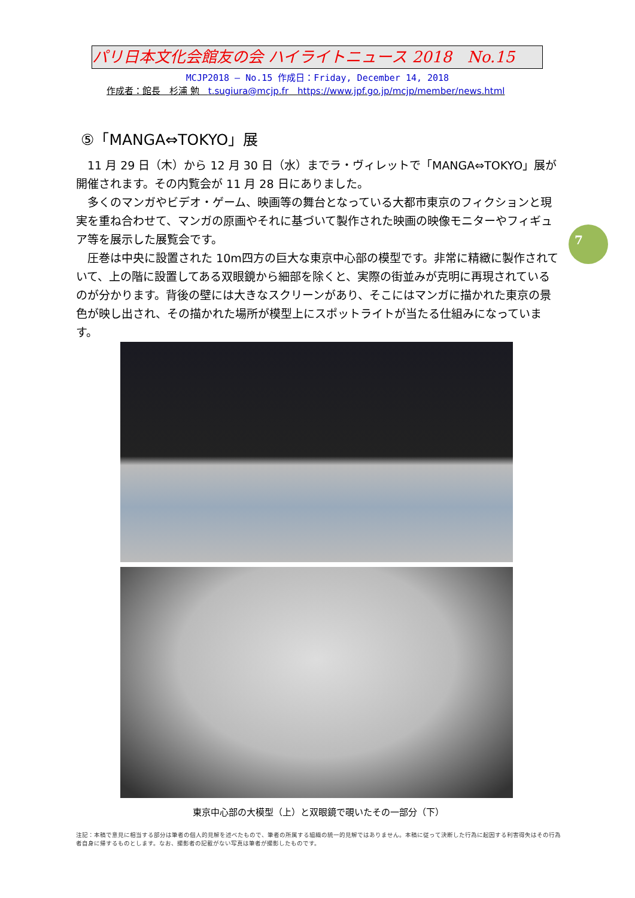パリ日本文化会館友の会 ハイライトニュース 2018　No.15
MCJP2018 — No.15 作成日：Friday, December 14, 2018
作成者：館長　杉浦 勉　t.sugiura@mcjp.fr　https://www.jpf.go.jp/mcjp/member/news.html
7
⑤「MANGA⇔TOKYO」展
　11 月 29 日（木）から 12 月 30 日（水）までラ・ヴィレットで「MANGA⇔TOKYO」展が開催されます。その内覧会が 11 月 28 日にありました。
　多くのマンガやビデオ・ゲーム、映画等の舞台となっている大都市東京のフィクションと現実を重ね合わせて、マンガの原画やそれに基づいて製作された映画の映像モニターやフィギュア等を展示した展覧会です。
　圧巻は中央に設置された 10m四方の巨大な東京中心部の模型です。非常に精緻に製作されていて、上の階に設置してある双眼鏡から細部を除くと、実際の街並みが克明に再現されているのが分かります。背後の壁には大きなスクリーンがあり、そこにはマンガに描かれた東京の景色が映し出され、その描かれた場所が模型上にスポットライトが当たる仕組みになっています。
東京中心部の大模型（上）と双眼鏡で覗いたその一部分（下）
注記：本稿で意見に相当する部分は筆者の個人的見解を述べたもので、筆者の所属する組織の統一的見解ではありません。本稿に従って決断した行為に起因する利害得失はその行為者自身に帰するものとします。なお、撮影者の記載がない写真は筆者が撮影したものです。